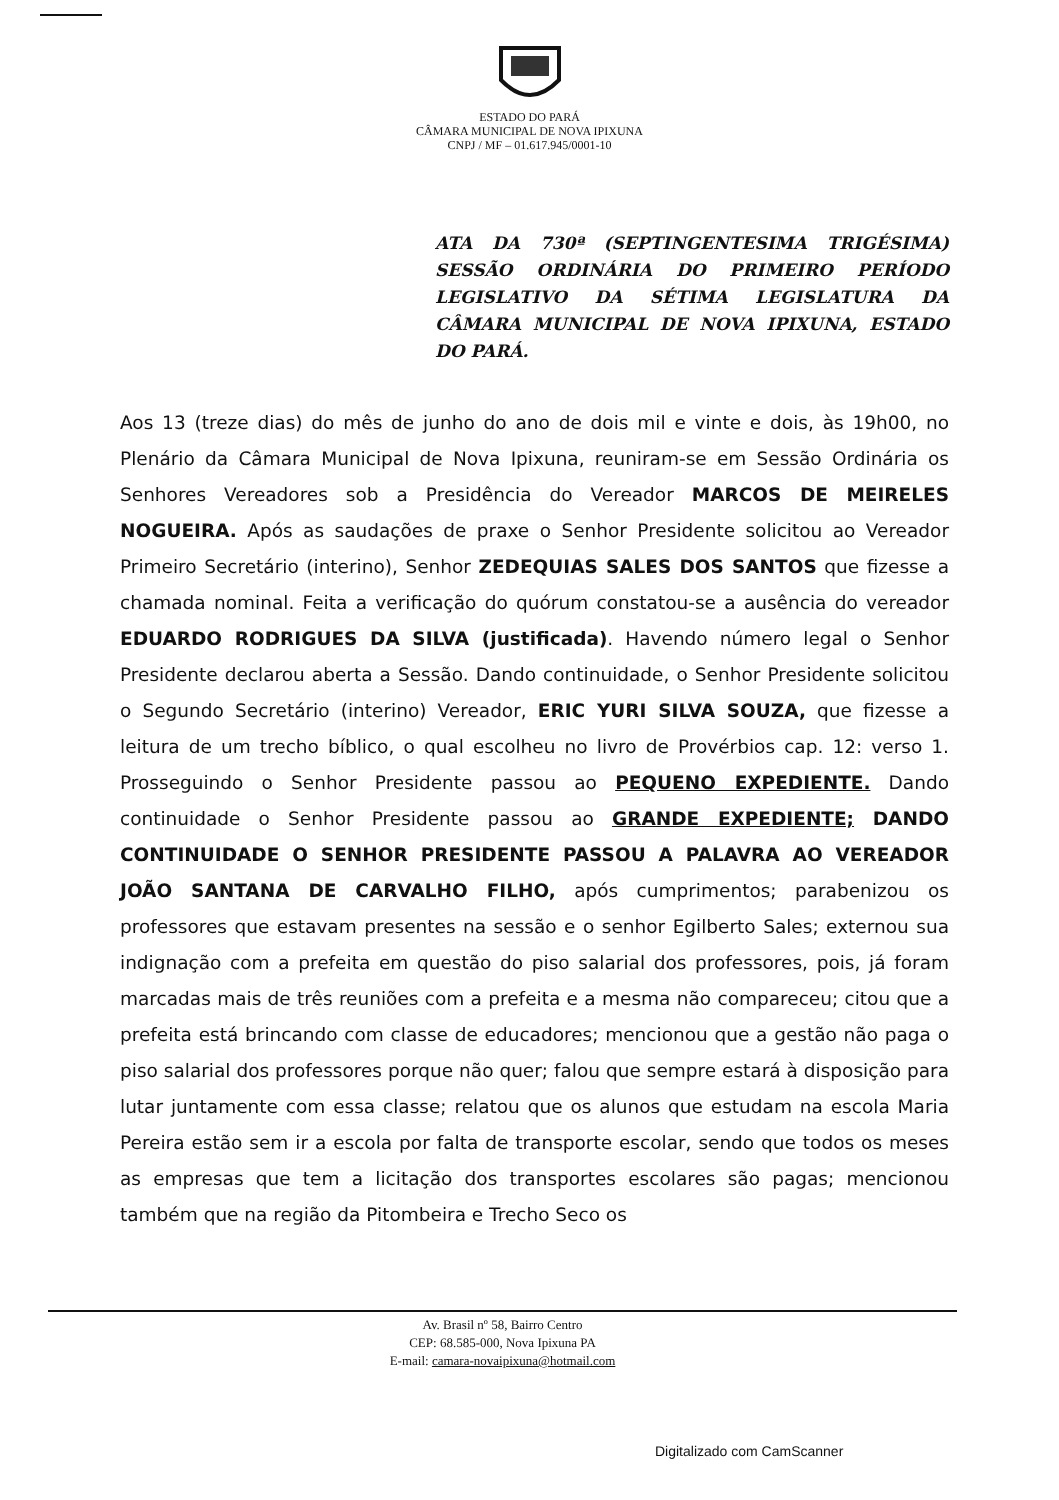ESTADO DO PARÁ
CÂMARA MUNICIPAL DE NOVA IPIXUNA
CNPJ / MF – 01.617.945/0001-10
ATA DA 730ª (SEPTINGENTESIMA TRIGÉSIMA) SESSÃO ORDINÁRIA DO PRIMEIRO PERÍODO LEGISLATIVO DA SÉTIMA LEGISLATURA DA CÂMARA MUNICIPAL DE NOVA IPIXUNA, ESTADO DO PARÁ.
Aos 13 (treze dias) do mês de junho do ano de dois mil e vinte e dois, às 19h00, no Plenário da Câmara Municipal de Nova Ipixuna, reuniram-se em Sessão Ordinária os Senhores Vereadores sob a Presidência do Vereador MARCOS DE MEIRELES NOGUEIRA. Após as saudações de praxe o Senhor Presidente solicitou ao Vereador Primeiro Secretário (interino), Senhor ZEDEQUIAS SALES DOS SANTOS que fizesse a chamada nominal. Feita a verificação do quórum constatou-se a ausência do vereador EDUARDO RODRIGUES DA SILVA (justificada). Havendo número legal o Senhor Presidente declarou aberta a Sessão. Dando continuidade, o Senhor Presidente solicitou o Segundo Secretário (interino) Vereador, ERIC YURI SILVA SOUZA, que fizesse a leitura de um trecho bíblico, o qual escolheu no livro de Provérbios cap. 12: verso 1. Prosseguindo o Senhor Presidente passou ao PEQUENO EXPEDIENTE. Dando continuidade o Senhor Presidente passou ao GRANDE EXPEDIENTE; DANDO CONTINUIDADE O SENHOR PRESIDENTE PASSOU A PALAVRA AO VEREADOR JOÃO SANTANA DE CARVALHO FILHO, após cumprimentos; parabenizou os professores que estavam presentes na sessão e o senhor Egilberto Sales; externou sua indignação com a prefeita em questão do piso salarial dos professores, pois, já foram marcadas mais de três reuniões com a prefeita e a mesma não compareceu; citou que a prefeita está brincando com classe de educadores; mencionou que a gestão não paga o piso salarial dos professores porque não quer; falou que sempre estará à disposição para lutar juntamente com essa classe; relatou que os alunos que estudam na escola Maria Pereira estão sem ir a escola por falta de transporte escolar, sendo que todos os meses as empresas que tem a licitação dos transportes escolares são pagas; mencionou também que na região da Pitombeira e Trecho Seco os
Av. Brasil nº 58, Bairro Centro
CEP: 68.585-000, Nova Ipixuna PA
E-mail: camara-novaipixuna@hotmail.com
Digitalizado com CamScanner